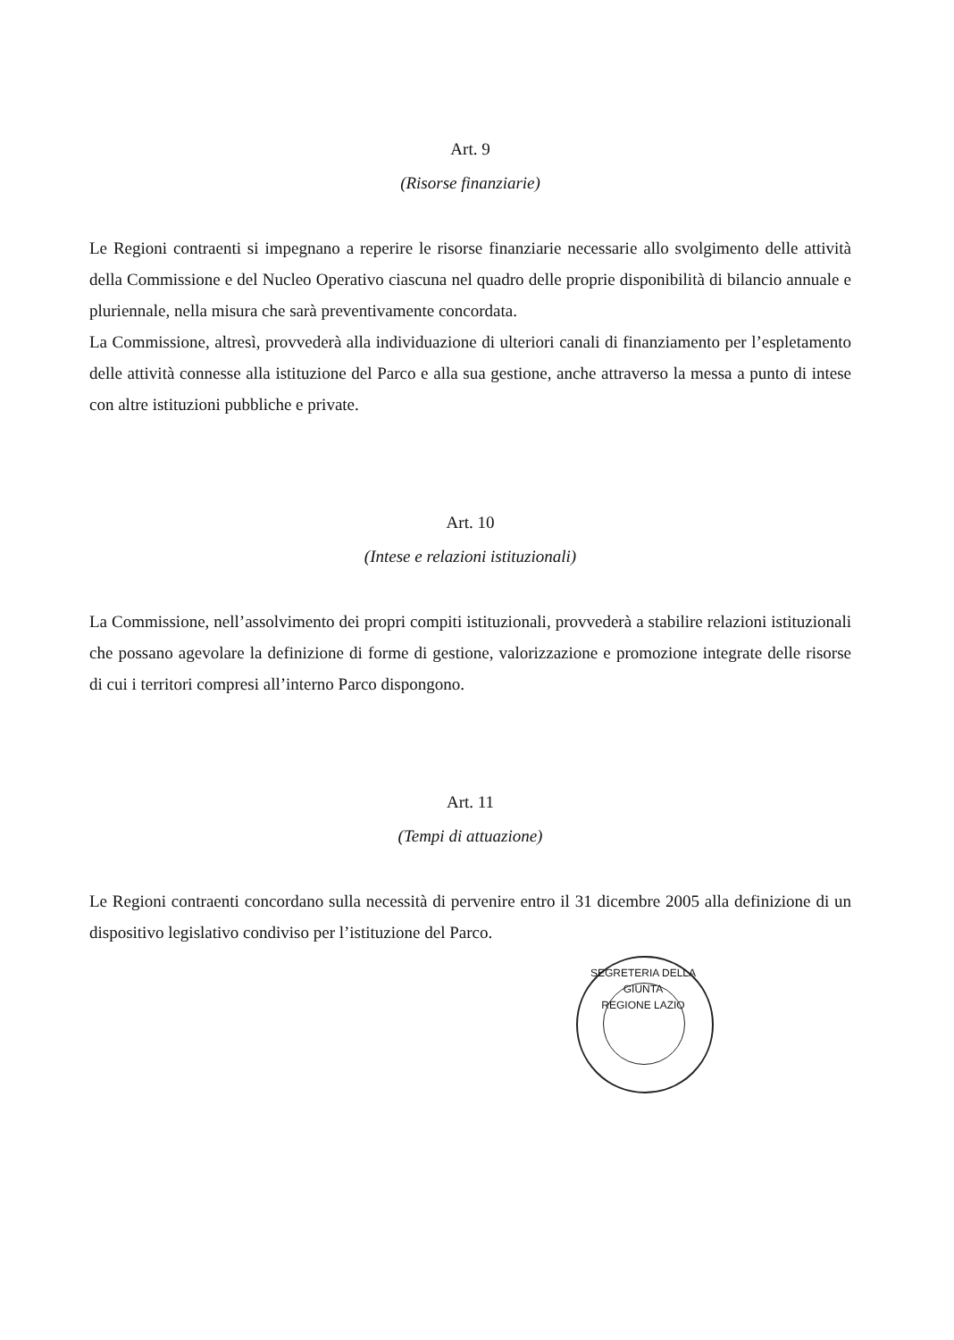Art. 9
(Risorse finanziarie)
Le Regioni contraenti si impegnano a reperire le risorse finanziarie necessarie allo svolgimento delle attività della Commissione e del Nucleo Operativo ciascuna nel quadro delle proprie disponibilità di bilancio annuale e pluriennale, nella misura che sarà preventivamente concordata.
La Commissione, altresì, provvederà alla individuazione di ulteriori canali di finanziamento per l’espletamento delle attività connesse alla istituzione del Parco e alla sua gestione, anche attraverso la messa a punto di intese con altre istituzioni pubbliche e private.
Art. 10
(Intese e relazioni istituzionali)
La Commissione, nell’assolvimento dei propri compiti istituzionali, provvederà a stabilire relazioni istituzionali che possano agevolare la definizione di forme di gestione, valorizzazione e promozione integrate delle risorse di cui i territori compresi all’interno Parco dispongono.
Art. 11
(Tempi di attuazione)
Le Regioni contraenti concordano sulla necessità di pervenire entro il 31 dicembre 2005 alla definizione di un dispositivo legislativo condiviso per l’istituzione del Parco.
SEGRETERIA DELLA GIUNTA
REGIONE LAZIO